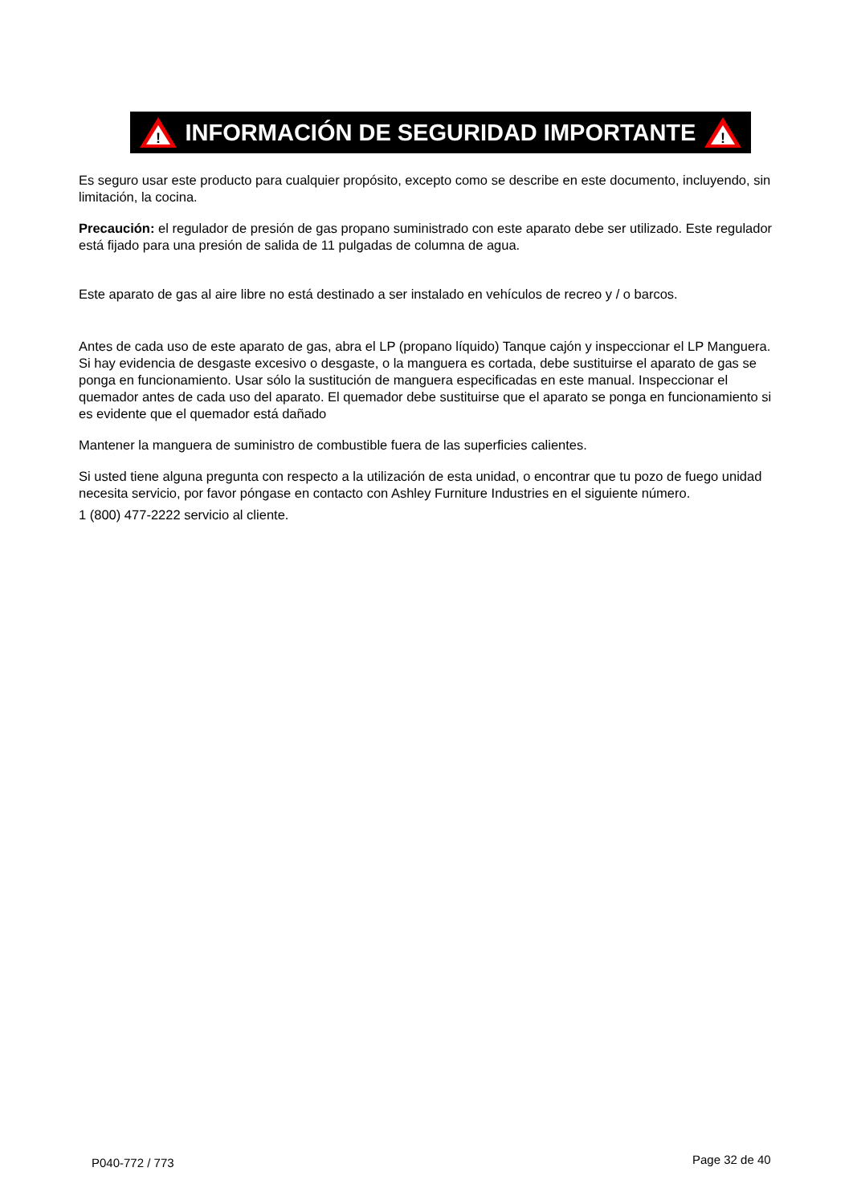!
INFORMACIÓN DE SEGURIDAD IMPORTANTE
!
Es seguro usar este producto para cualquier propósito, excepto como se describe en este documento, incluyendo, sin limitación, la cocina.
Precaución: el regulador de presión de gas propano suministrado con este aparato debe ser utilizado. Este regulador está fijado para una presión de salida de 11 pulgadas de columna de agua.
Este aparato de gas al aire libre no está destinado a ser instalado en vehículos de recreo y / o barcos.
Antes de cada uso de este aparato de gas, abra el LP (propano líquido) Tanque cajón y inspeccionar el LP Manguera. Si hay evidencia de desgaste excesivo o desgaste, o la manguera es cortada, debe sustituirse el aparato de gas se ponga en funcionamiento. Usar sólo la sustitución de manguera especificadas en este manual. Inspeccionar el quemador antes de cada uso del aparato. El quemador debe sustituirse que el aparato se ponga en funcionamiento si es evidente que el quemador está dañado
Mantener la manguera de suministro de combustible fuera de las superficies calientes.
Si usted tiene alguna pregunta con respecto a la utilización de esta unidad, o encontrar que tu pozo de fuego unidad necesita servicio, por favor póngase en contacto con Ashley Furniture Industries en el siguiente número.
1 (800) 477-2222 servicio al cliente.
P040-772 / 773 Page 32 de 40